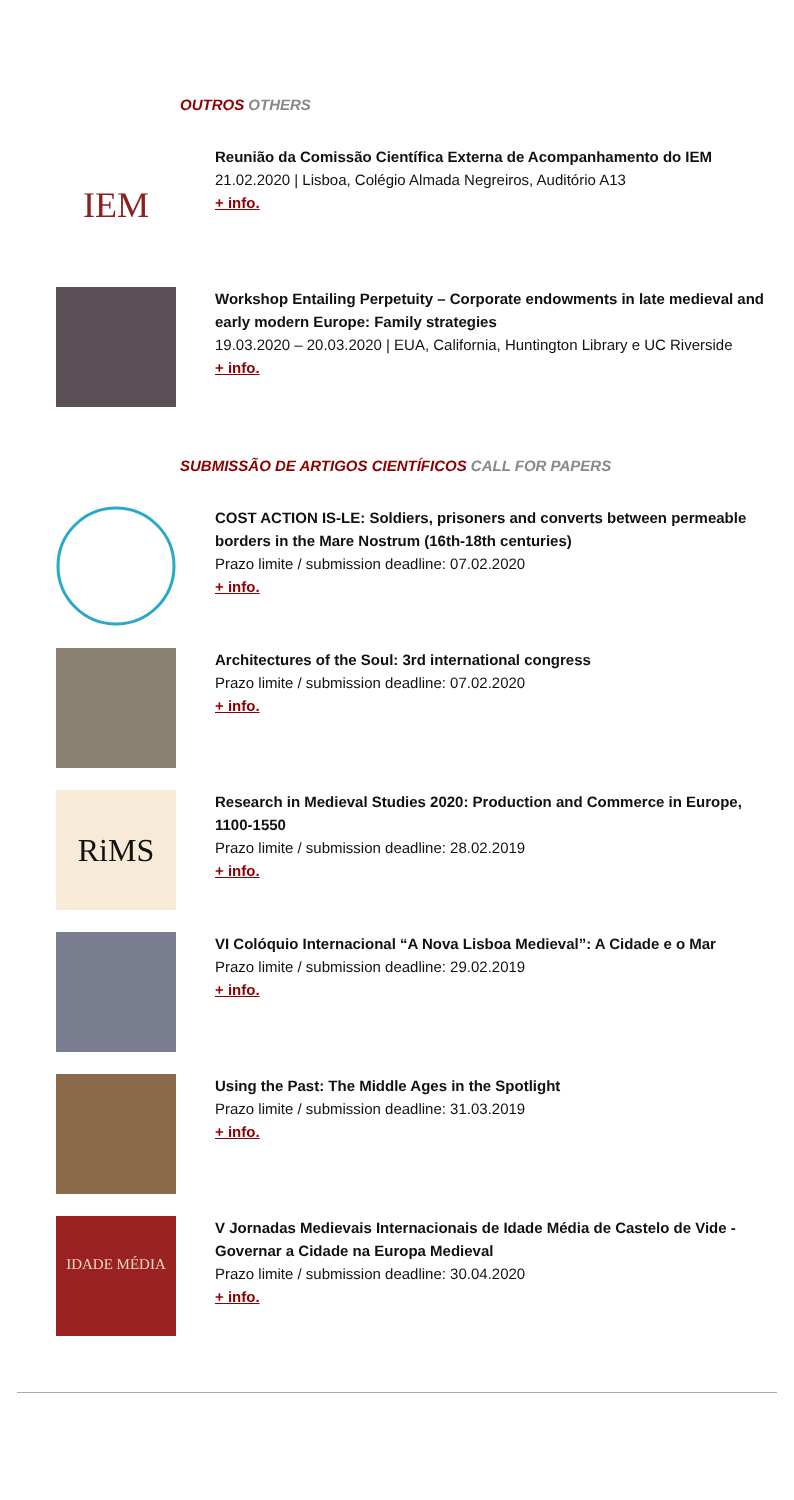OUTROS OTHERS
IEM
Reunião da Comissão Científica Externa de Acompanhamento do IEM
21.02.2020 | Lisboa, Colégio Almada Negreiros, Auditório A13
+ info.
Workshop Entailing Perpetuity – Corporate endowments in late medieval and early modern Europe: Family strategies
19.03.2020 – 20.03.2020 | EUA, California, Huntington Library e UC Riverside
+ info.
SUBMISSÃO DE ARTIGOS CIENTÍFICOS CALL FOR PAPERS
COST ACTION IS-LE: Soldiers, prisoners and converts between permeable borders in the Mare Nostrum (16th-18th centuries)
Prazo limite / submission deadline: 07.02.2020
+ info.
Architectures of the Soul: 3rd international congress
Prazo limite / submission deadline: 07.02.2020
+ info.
RiMS
Research in Medieval Studies 2020: Production and Commerce in Europe, 1100-1550
Prazo limite / submission deadline: 28.02.2019
+ info.
VI Colóquio Internacional “A Nova Lisboa Medieval”: A Cidade e o Mar
Prazo limite / submission deadline: 29.02.2019
+ info.
Using the Past: The Middle Ages in the Spotlight
Prazo limite / submission deadline: 31.03.2019
+ info.
IDADE MÉDIA
V Jornadas Medievais Internacionais de Idade Média de Castelo de Vide - Governar a Cidade na Europa Medieval
Prazo limite / submission deadline: 30.04.2020
+ info.